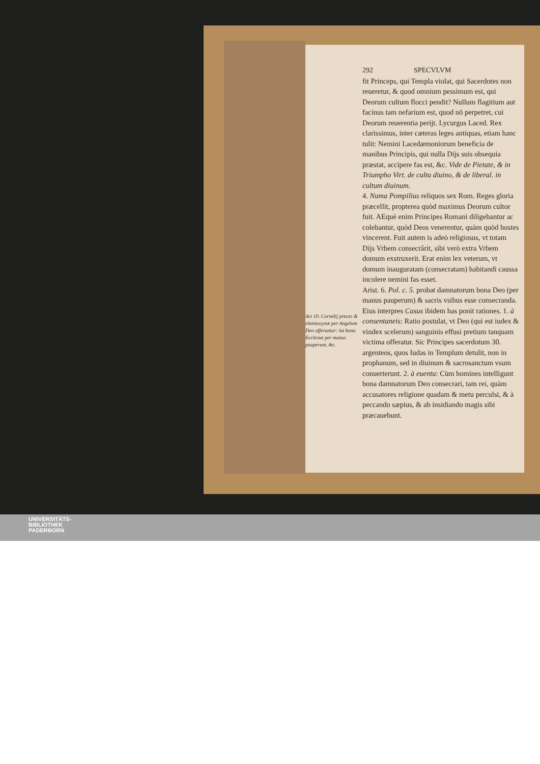292 SPECVLVM
Act 10. Cornelij preces & eleemosynæ per Angelum Deo offeruntur: ita bona Ecclesiæ per manus pauperum, &c.
fit Princeps, qui Templa violat, qui Sacerdotes non reueretur, & quod omnium pessimum est, qui Deorum cultum flocci pendit? Nullum flagitium aut facinus tam nefarium est, quod nō perpetret, cui Deorum reuerentia perijt. Lycurgus Laced. Rex clarissimus, inter cæteras leges antiquas, etiam hanc tulit: Nemini Lacedæmoniorum beneficia de manibus Principis, qui nulla Dijs suis obsequia præstat, accipere fas est, &c. Vide de Pietate, & in Triumpho Virt. de cultu diuino, & de liberal. in cultum diuinum.
4. Numa Pompilius reliquos sex Rom. Reges gloria præcellit, propterea quòd maximus Deorum cultor fuit. AEquè enim Principes Romani diligebantur ac colebantur, quòd Deos venerentur, quàm quòd hostes vincerent. Fuit autem is adeò religiosus, vt totam Dijs Vrbem consecrârit, sibi verò extra Vrbem domum exstruxerit. Erat enim lex veterum, vt domum inauguratam (consecratam) habitandi caussa incolere nemini fas esset.
Arist. 6. Pol. c. 5. probat damnatorum bona Deo (per manus pauperum) & sacris vsibus esse consecranda. Eius interpres Casus ibidem has ponit rationes. 1. à consentaneis: Ratio postulat, vt Deo (qui est iudex & vindex scelerum) sanguinis effusi pretium tanquam victima offeratur. Sic Principes sacerdotum 30. argenteos, quos Iudas in Templum detulit, non in prophanum, sed in diuinum & sacrosanctum vsum conuerterunt. 2. à euentu: Cùm homines intelligunt bona damnatorum Deo consecrari, tam rei, quàm accusatores religione quadam & metu perculsi, & à peccando sæpius, & ab insidiando magis sibi præcauebunt.
UNIVERSITÄTS-
BIBLIOTHEK
PADERBORN